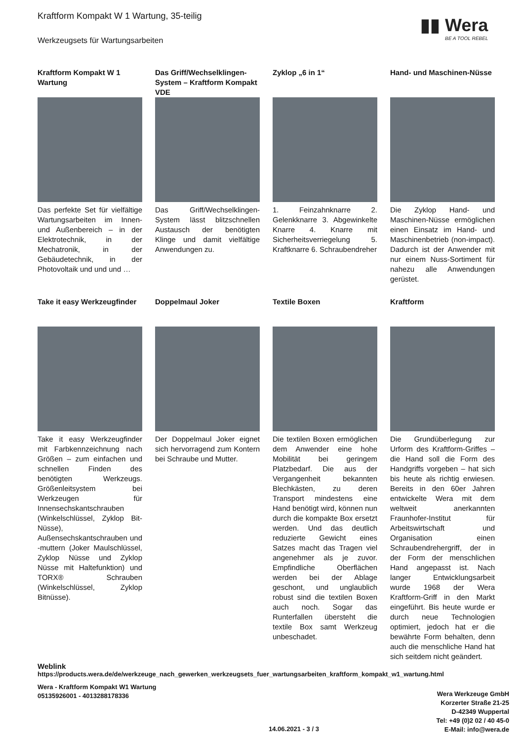▮▮ Wera
BE A TOOL REBEL
Kraftform Kompakt W 1 Wartung, 35-teilig
Werkzeugsets für Wartungsarbeiten
Kraftform Kompakt W 1 Wartung
Das perfekte Set für vielfältige Wartungsarbeiten im Innen- und Außenbereich – in der Elektrotechnik, in der Mechatronik, in der Gebäudetechnik, in der Photovoltaik und und und …
Das Griff/Wechselklingen-System – Kraftform Kompakt VDE
Das Griff/Wechselklingen-System lässt blitzschnellen Austausch der benötigten Klinge und damit vielfältige Anwendungen zu.
Zyklop „6 in 1“
1. Feinzahnknarre 2. Gelenkknarre 3. Abgewinkelte Knarre 4. Knarre mit Sicherheitsverriegelung 5. Kraftknarre 6. Schraubendreher
Hand- und Maschinen-Nüsse
Die Zyklop Hand- und Maschinen-Nüsse ermöglichen einen Einsatz im Hand- und Maschinenbetrieb (non-impact). Dadurch ist der Anwender mit nur einem Nuss-Sortiment für nahezu alle Anwendungen gerüstet.
Take it easy Werkzeugfinder
Take it easy Werkzeugfinder mit Farbkennzeichnung nach Größen – zum einfachen und schnellen Finden des benötigten Werkzeugs. Größenleitsystem bei Werkzeugen für Innensechskantschrauben (Winkelschlüssel, Zyklop Bit-Nüsse), Außensechskantschrauben und -muttern (Joker Maulschlüssel, Zyklop Nüsse und Zyklop Nüsse mit Haltefunktion) und TORX® Schrauben (Winkelschlüssel, Zyklop Bitnüsse).
Doppelmaul Joker
Der Doppelmaul Joker eignet sich hervorragend zum Kontern bei Schraube und Mutter.
Textile Boxen
Die textilen Boxen ermöglichen dem Anwender eine hohe Mobilität bei geringem Platzbedarf. Die aus der Vergangenheit bekannten Blechkästen, zu deren Transport mindestens eine Hand benötigt wird, können nun durch die kompakte Box ersetzt werden. Und das deutlich reduzierte Gewicht eines Satzes macht das Tragen viel angenehmer als je zuvor. Empfindliche Oberflächen werden bei der Ablage geschont, und unglaublich robust sind die textilen Boxen auch noch. Sogar das Runterfallen übersteht die textile Box samt Werkzeug unbeschadet.
Kraftform
Die Grundüberlegung zur Urform des Kraftform-Griffes – die Hand soll die Form des Handgriffs vorgeben – hat sich bis heute als richtig erwiesen. Bereits in den 60er Jahren entwickelte Wera mit dem weltweit anerkannten Fraunhofer-Institut für Arbeitswirtschaft und Organisation einen Schraubendrehergriff, der in der Form der menschlichen Hand angepasst ist. Nach langer Entwicklungsarbeit wurde 1968 der Wera Kraftform-Griff in den Markt eingeführt. Bis heute wurde er durch neue Technologien optimiert, jedoch hat er die bewährte Form behalten, denn auch die menschliche Hand hat sich seitdem nicht geändert.
Weblink
https://products.wera.de/de/werkzeuge_nach_gewerken_werkzeugsets_fuer_wartungsarbeiten_kraftform_kompakt_w1_wartung.html
Wera - Kraftform Kompakt W1 Wartung
05135926001 - 4013288178336
Wera Werkzeuge GmbH
Korzerter Straße 21-25
D-42349 Wuppertal
Tel: +49 (0)2 02 / 40 45-0
E-Mail: info@wera.de
14.06.2021 - 3 / 3